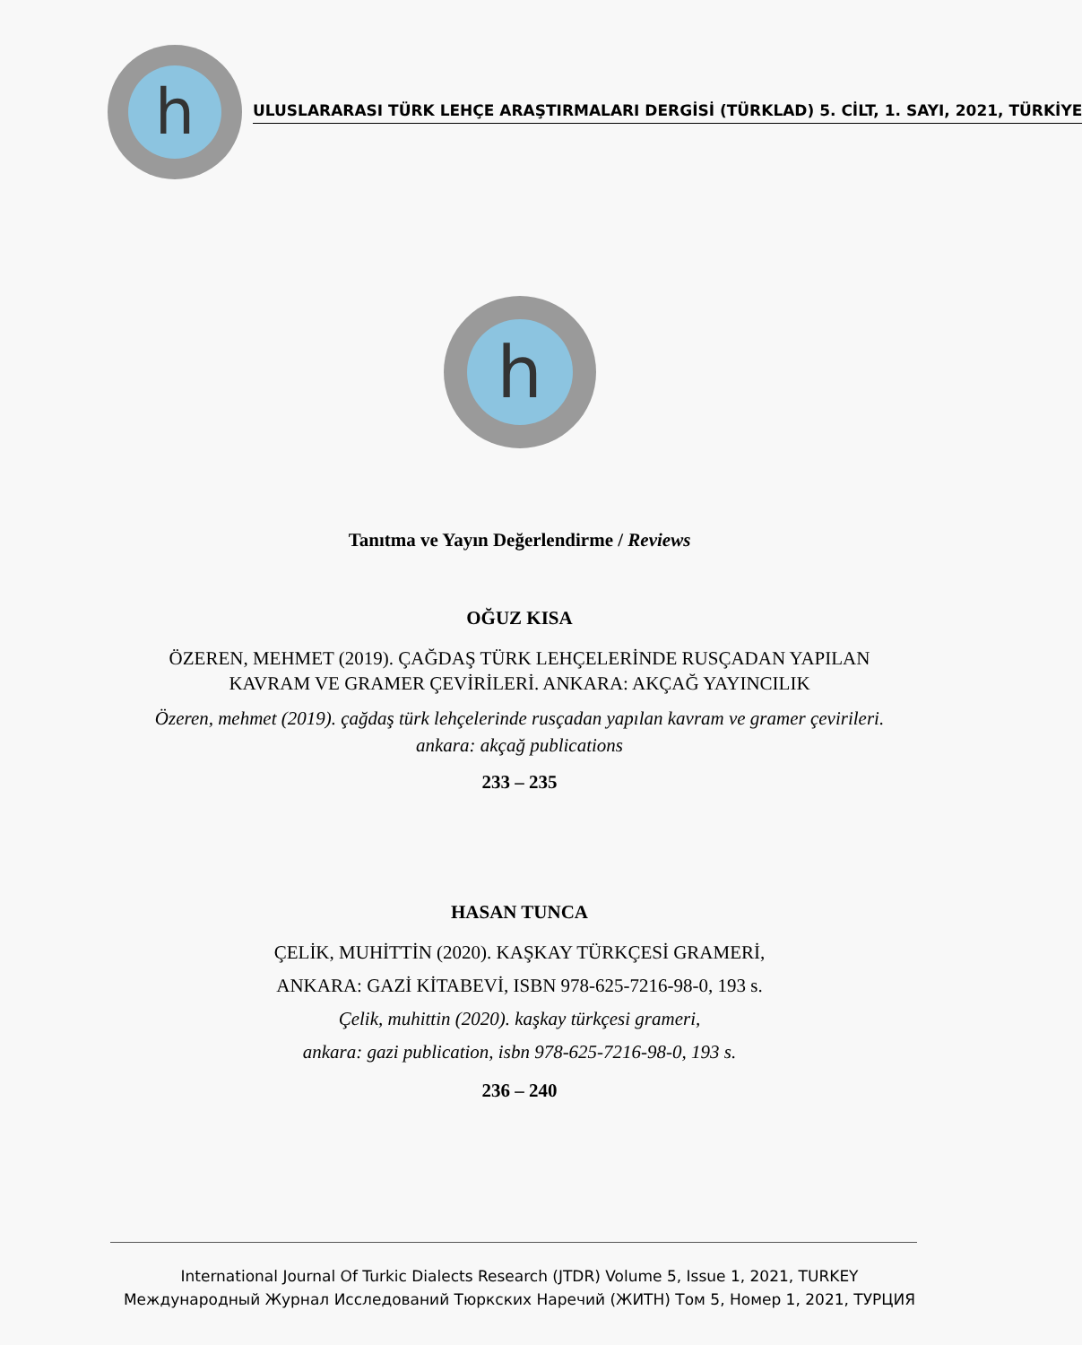h
ULUSLARARASI TÜRK LEHÇE ARAŞTIRMALARI DERGİSİ (TÜRKLAD) 5. CİLT, 1. SAYI, 2021, TÜRKİYE
h
Tanıtma ve Yayın Değerlendirme / Reviews
OĞUZ KISA
ÖZEREN, MEHMET (2019). ÇAĞDAŞ TÜRK LEHÇELERİNDE RUSÇADAN YAPILAN
KAVRAM VE GRAMER ÇEVİRİLERİ. ANKARA: AKÇAĞ YAYINCILIK
Özeren, mehmet (2019). çağdaş türk lehçelerinde rusçadan yapılan kavram ve gramer çevirileri.
ankara: akçağ publications
233 – 235
HASAN TUNCA
ÇELİK, MUHİTTİN (2020). KAŞKAY TÜRKÇESİ GRAMERİ,
ANKARA: GAZİ KİTABEVİ, ISBN 978-625-7216-98-0, 193 s.
Çelik, muhittin (2020). kaşkay türkçesi grameri,
ankara: gazi publication, isbn 978-625-7216-98-0, 193 s.
236 – 240
International Journal Of Turkic Dialects Research (JTDR) Volume 5, Issue 1, 2021, TURKEY
Международный Журнал Исследований Тюркских Наречий (ЖИТН) Том 5, Номер 1, 2021, ТУРЦИЯ